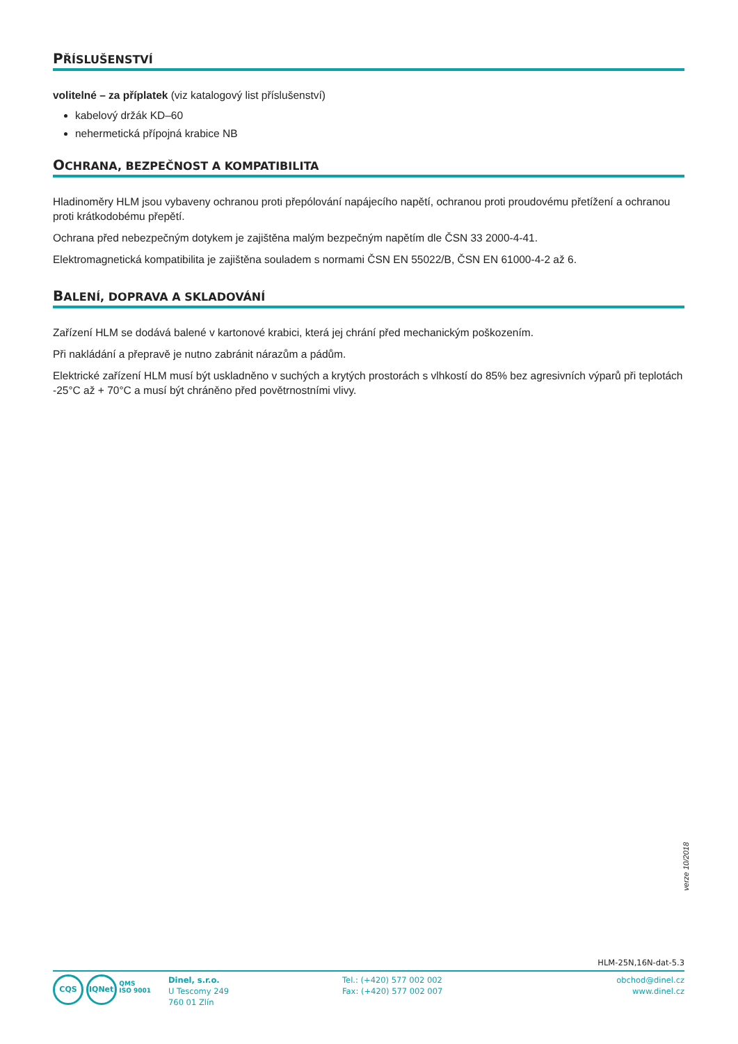PŘÍSLUŠENSTVÍ
volitelné – za příplatek (viz katalogový list příslušenství)
kabelový držák KD–60
nehermetická přípojná krabice NB
OCHRANA, BEZPEČNOST A KOMPATIBILITA
Hladinoměry HLM jsou vybaveny ochranou proti přepólování napájecího napětí, ochranou proti proudovému přetížení a ochranou proti krátkodobému přepětí.
Ochrana před nebezpečným dotykem je zajištěna malým bezpečným napětím dle ČSN 33 2000-4-41.
Elektromagnetická kompatibilita je zajištěna souladem s normami ČSN EN 55022/B, ČSN EN 61000-4-2 až 6.
BALENÍ, DOPRAVA A SKLADOVÁNÍ
Zařízení HLM se dodává balené v kartonové krabici, která jej chrání před mechanickým poškozením.
Při nakládání a přepravě je nutno zabránit nárazům a pádům.
Elektrické zařízení HLM musí být uskladněno v suchých a krytých prostorách s vlhkostí do 85% bez agresivních výparů při teplotách -25°C až + 70°C a musí být chráněno před povětrnostními vlivy.
verze 10/2018
HLM-25N,16N-dat-5.3
CQS IQNet QMS
ISO 9001
Dinel, s.r.o.
U Tescomy 249
760 01 Zlín
Tel.: (+420) 577 002 002
Fax: (+420) 577 002 007
obchod@dinel.cz
www.dinel.cz